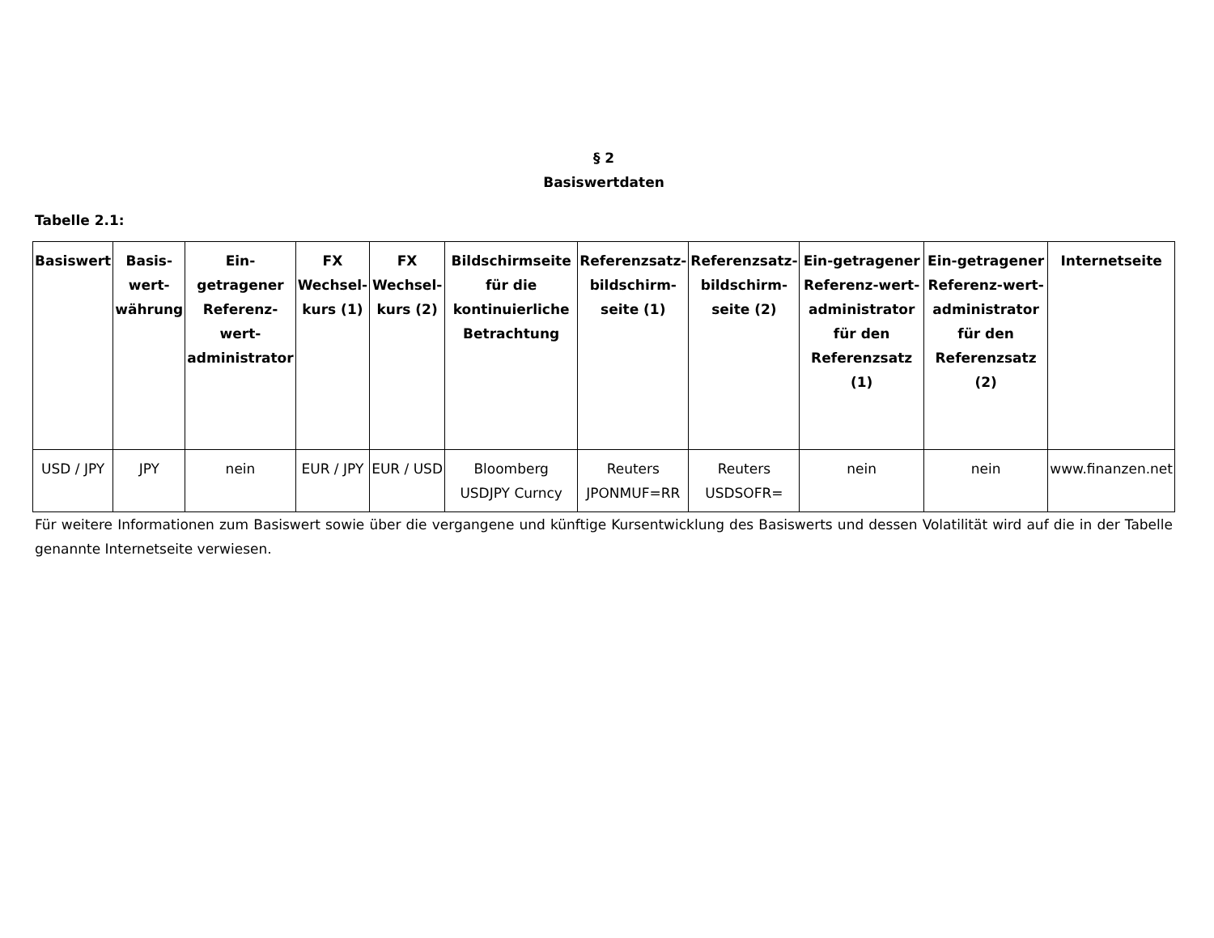§ 2
Basiswertdaten
Tabelle 2.1:
| Basiswert | Basis-wert-währung | Ein-getragener Referenz-wert-administrator | FX Wechsel-kurs (1) | FX Wechsel-kurs (2) | Bildschirmseite für die kontinuierliche Betrachtung | Referenzsatz-bildschirm-seite (1) | Referenzsatz-bildschirm-seite (2) | Ein-getragener Referenz-wert-administrator für den Referenzsatz (1) | Ein-getragener Referenz-wert-administrator für den Referenzsatz (2) | Internetseite |
| --- | --- | --- | --- | --- | --- | --- | --- | --- | --- | --- |
| USD / JPY | JPY | nein | EUR / JPY | EUR / USD | Bloomberg USDJPY Curncy | Reuters JPONMUF=RR | Reuters USDSOFR= | nein | nein | www.finanzen.net |
Für weitere Informationen zum Basiswert sowie über die vergangene und künftige Kursentwicklung des Basiswerts und dessen Volatilität wird auf die in der Tabelle genannte Internetseite verwiesen.